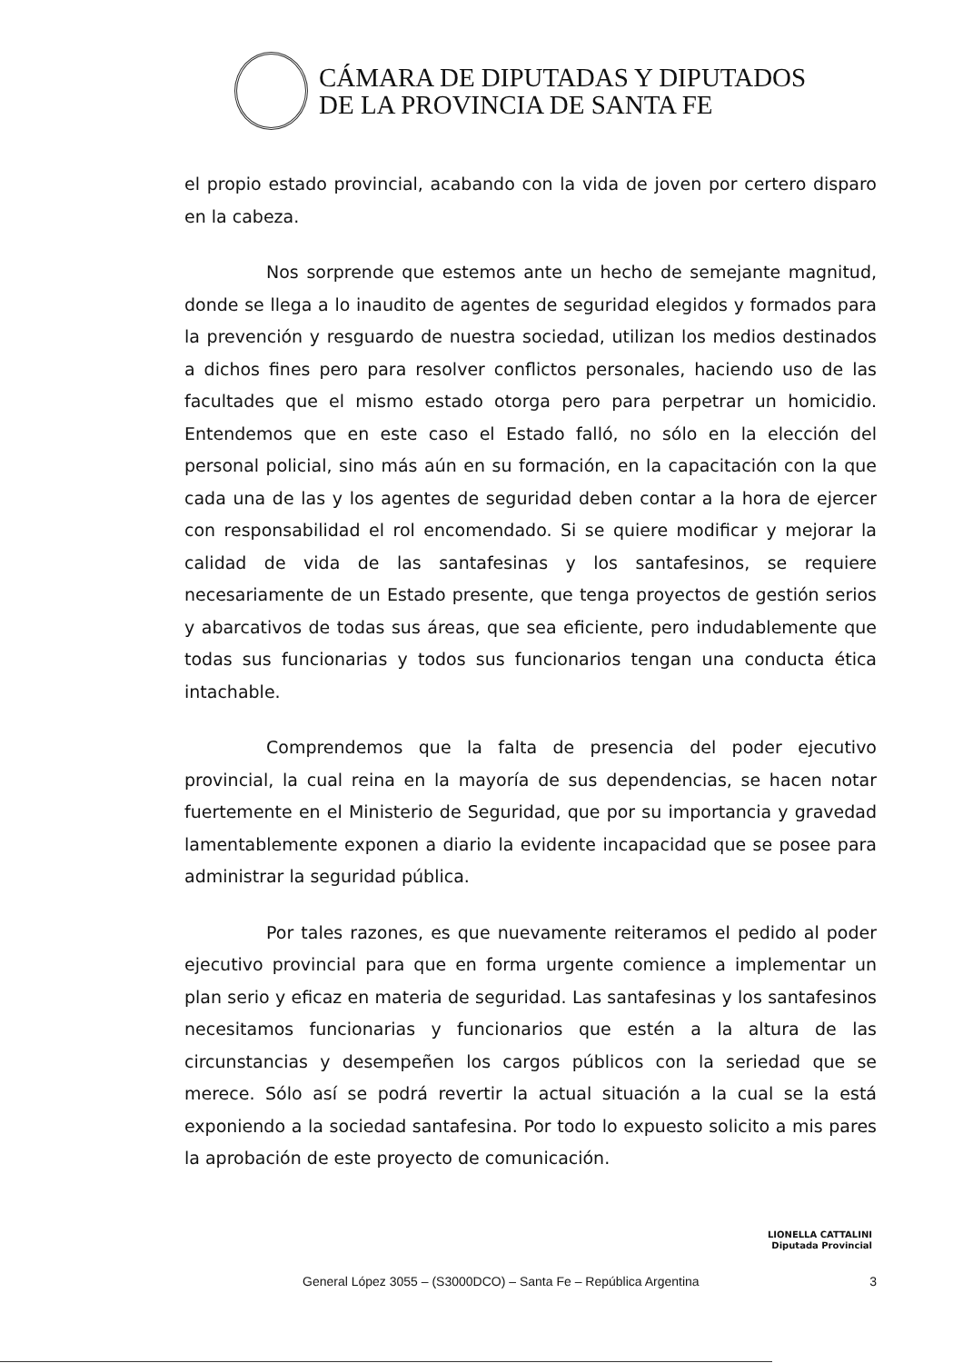CÁMARA DE DIPUTADAS Y DIPUTADOS
DE LA PROVINCIA DE SANTA FE
el propio estado provincial, acabando con la vida de joven por certero disparo en la cabeza.
Nos sorprende que estemos ante un hecho de semejante magnitud, donde se llega a lo inaudito de agentes de seguridad elegidos y formados para la prevención y resguardo de nuestra sociedad, utilizan los medios destinados a dichos fines pero para resolver conflictos personales, haciendo uso de las facultades que el mismo estado otorga pero para perpetrar un homicidio. Entendemos que en este caso el Estado falló, no sólo en la elección del personal policial, sino más aún en su formación, en la capacitación con la que cada una de las y los agentes de seguridad deben contar a la hora de ejercer con responsabilidad el rol encomendado. Si se quiere modificar y mejorar la calidad de vida de las santafesinas y los santafesinos, se requiere necesariamente de un Estado presente, que tenga proyectos de gestión serios y abarcativos de todas sus áreas, que sea eficiente, pero indudablemente que todas sus funcionarias y todos sus funcionarios tengan una conducta ética intachable.
Comprendemos que la falta de presencia del poder ejecutivo provincial, la cual reina en la mayoría de sus dependencias, se hacen notar fuertemente en el Ministerio de Seguridad, que por su importancia y gravedad lamentablemente exponen a diario la evidente incapacidad que se posee para administrar la seguridad pública.
Por tales razones, es que nuevamente reiteramos el pedido al poder ejecutivo provincial para que en forma urgente comience a implementar un plan serio y eficaz en materia de seguridad. Las santafesinas y los santafesinos necesitamos funcionarias y funcionarios que estén a la altura de las circunstancias y desempeñen los cargos públicos con la seriedad que se merece. Sólo así se podrá revertir la actual situación a la cual se la está exponiendo a la sociedad santafesina. Por todo lo expuesto solicito a mis pares la aprobación de este proyecto de comunicación.
LIONELLA CATTALINI
Diputada Provincial
General López 3055 – (S3000DCO) – Santa Fe – República Argentina 3